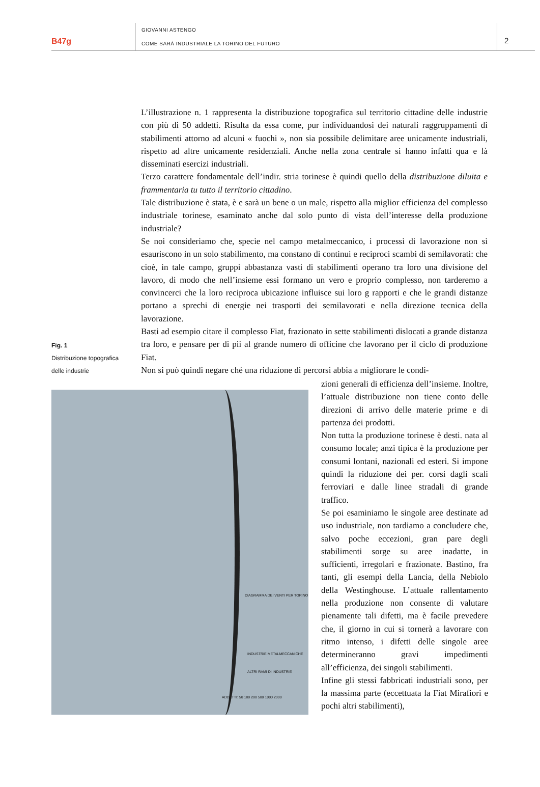B47g
GIOVANNI ASTENGO
COME SARÀ INDUSTRIALE LA TORINO DEL FUTURO
2
Fig. 1
Distribuzione topografica
delle industrie
L’illustrazione n. 1 rappresenta la distribuzione topografica sul territorio cittadine delle industrie con più di 50 addetti. Risulta da essa come, pur individuandosi dei naturali raggruppamenti di stabilimenti attorno ad alcuni « fuochi », non sia possibile delimitare aree unicamente industriali, rispetto ad altre unicamente residenziali. Anche nella zona centrale si hanno infatti qua e là disseminati esercizi industriali.
Terzo carattere fondamentale dell’indir. stria torinese è quindi quello della distribuzione diluita e frammentaria tu tutto il territorio cittadino.
Tale distribuzione è stata, è e sarà un bene o un male, rispetto alla miglior efficienza del complesso industriale torinese, esaminato anche dal solo punto di vista dell’interesse della produzione industriale?
Se noi consideriamo che, specie nel campo metalmeccanico, i processi di lavorazione non si esauriscono in un solo stabilimento, ma constano di continui e reciproci scambi di semilavorati: che cioè, in tale campo, gruppi abbastanza vasti di stabilimenti operano tra loro una divisione del lavoro, di modo che nell’insieme essi formano un vero e proprio complesso, non tarderemo a convincerci che la loro reciproca ubicazione influisce sui loro g rapporti e che le grandi distanze portano a sprechi di energie nei trasporti dei semilavorati e nella direzione tecnica della lavorazione.
Basti ad esempio citare il complesso Fiat, frazionato in sette stabilimenti dislocati a grande distanza tra loro, e pensare per di pii al grande numero di officine che lavorano per il ciclo di produzione Fiat.
Non si può quindi negare ché una riduzione di percorsi abbia a migliorare le condi-
DIAGRAMMA DEI VENTI PER TORINO
INDUSTRIE METALMECCANICHE
ALTRI RAMI DI INDUSTRIE
ADDETTI: 50 100 200 500 1000 2000
zioni generali di efficienza dell’insieme. Inoltre, l’attuale distribuzione non tiene conto delle direzioni di arrivo delle materie prime e di partenza dei prodotti.
Non tutta la produzione torinese è desti. nata al consumo locale; anzi tipica è la produzione per consumi lontani, nazionali ed esteri. Si impone quindi la riduzione dei per. corsi dagli scali ferroviari e dalle linee stradali di grande traffico.
Se poi esaminiamo le singole aree destinate ad uso industriale, non tardiamo a concludere che, salvo poche eccezioni, gran pare degli stabilimenti sorge su aree inadatte, in sufficienti, irregolari e frazionate. Bastino, fra tanti, gli esempi della Lancia, della Nebiolo della Westinghouse. L’attuale rallentamento nella produzione non consente di valutare pienamente tali difetti, ma è facile prevedere che, il giorno in cui si tornerà a lavorare con ritmo intenso, i difetti delle singole aree determineranno gravi impedimenti all’efficienza, dei singoli stabilimenti.
Infine gli stessi fabbricati industriali sono, per la massima parte (eccettuata la Fiat Mirafiori e pochi altri stabilimenti),